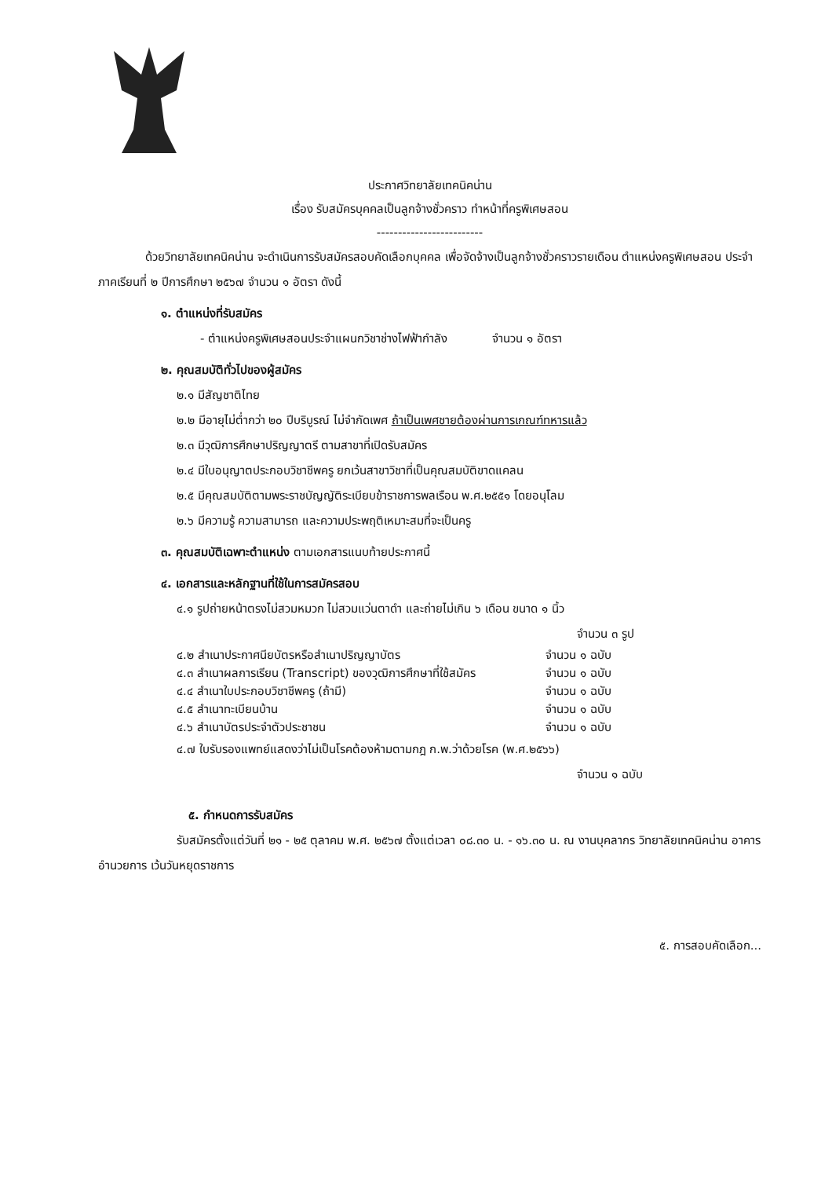ประกาศวิทยาลัยเทคนิคน่าน
เรื่อง รับสมัครบุคคลเป็นลูกจ้างชั่วคราว ทำหน้าที่ครูพิเศษสอน
-------------------------
ด้วยวิทยาลัยเทคนิคน่าน จะดำเนินการรับสมัครสอบคัดเลือกบุคคล เพื่อจัดจ้างเป็นลูกจ้างชั่วคราวรายเดือน ตำแหน่งครูพิเศษสอน ประจำภาคเรียนที่ ๒ ปีการศึกษา ๒๕๖๗ จำนวน ๑ อัตรา ดังนี้
๑. ตำแหน่งที่รับสมัคร
- ตำแหน่งครูพิเศษสอนประจำแผนกวิชาช่างไฟฟ้ากำลัง จำนวน ๑ อัตรา
๒. คุณสมบัติทั่วไปของผู้สมัคร
๒.๑ มีสัญชาติไทย
๒.๒ มีอายุไม่ต่ำกว่า ๒๐ ปีบริบูรณ์ ไม่จำกัดเพศ ถ้าเป็นเพศชายต้องผ่านการเกณฑ์ทหารแล้ว
๒.๓ มีวุฒิการศึกษาปริญญาตรี ตามสาขาที่เปิดรับสมัคร
๒.๔ มีใบอนุญาตประกอบวิชาชีพครู ยกเว้นสาขาวิชาที่เป็นคุณสมบัติขาดแคลน
๒.๕ มีคุณสมบัติตามพระราชบัญญัติระเบียบข้าราชการพลเรือน พ.ศ.๒๕๕๑ โดยอนุโลม
๒.๖ มีความรู้ ความสามารถ และความประพฤติเหมาะสมที่จะเป็นครู
๓. คุณสมบัติเฉพาะตำแหน่ง ตามเอกสารแนบท้ายประกาศนี้
๔. เอกสารและหลักฐานที่ใช้ในการสมัครสอบ
๔.๑ รูปถ่ายหน้าตรงไม่สวมหมวก ไม่สวมแว่นตาดำ และถ่ายไม่เกิน ๖ เดือน ขนาด ๑ นิ้ว
จำนวน ๓ รูป
๔.๒ สำเนาประกาศนียบัตรหรือสำเนาปริญญาบัตร จำนวน ๑ ฉบับ
๔.๓ สำเนาผลการเรียน (Transcript) ของวุฒิการศึกษาที่ใช้สมัคร จำนวน ๑ ฉบับ
๔.๔ สำเนาใบประกอบวิชาชีพครู (ถ้ามี) จำนวน ๑ ฉบับ
๔.๕ สำเนาทะเบียนบ้าน จำนวน ๑ ฉบับ
๔.๖ สำเนาบัตรประจำตัวประชาชน จำนวน ๑ ฉบับ
๔.๗ ใบรับรองแพทย์แสดงว่าไม่เป็นโรคต้องห้ามตามกฎ ก.พ.ว่าด้วยโรค (พ.ศ.๒๕๖๖)
จำนวน ๑ ฉบับ
๕. กำหนดการรับสมัคร
รับสมัครตั้งแต่วันที่ ๒๑ - ๒๕ ตุลาคม พ.ศ. ๒๕๖๗ ตั้งแต่เวลา ๐๘.๓๐ น. - ๑๖.๓๐ น. ณ งานบุคลากร วิทยาลัยเทคนิคน่าน อาคารอำนวยการ เว้นวันหยุดราชการ
๕. การสอบคัดเลือก...